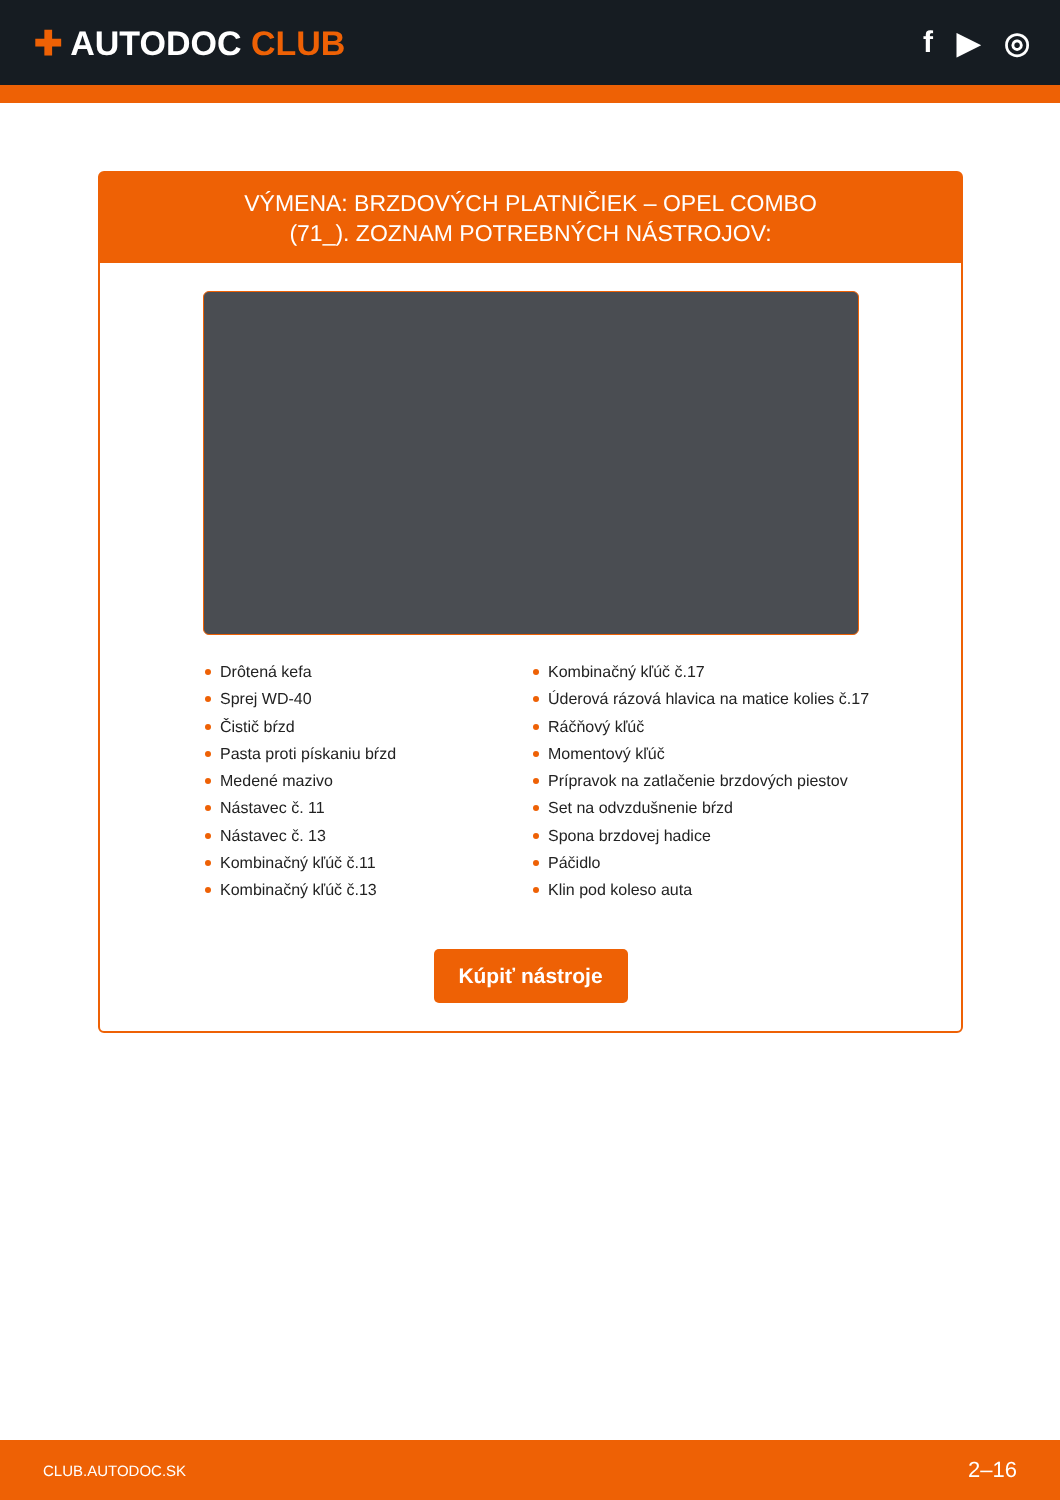✚ AUTODOC CLUB f ▶ ◎
VÝMENA: BRZDOVÝCH PLATNIČIEK – OPEL COMBO
(71_). ZOZNAM POTREBNÝCH NÁSTROJOV:
Drôtená kefa
Sprej WD-40
Čistič bŕzd
Pasta proti pískaniu bŕzd
Medené mazivo
Nástavec č. 11
Nástavec č. 13
Kombinačný kľúč č.11
Kombinačný kľúč č.13
Kombinačný kľúč č.17
Úderová rázová hlavica na matice kolies č.17
Ráčňový kľúč
Momentový kľúč
Prípravok na zatlačenie brzdových piestov
Set na odvzdušnenie bŕzd
Spona brzdovej hadice
Páčidlo
Klin pod koleso auta
Kúpiť nástroje
CLUB.AUTODOC.SK 2–16